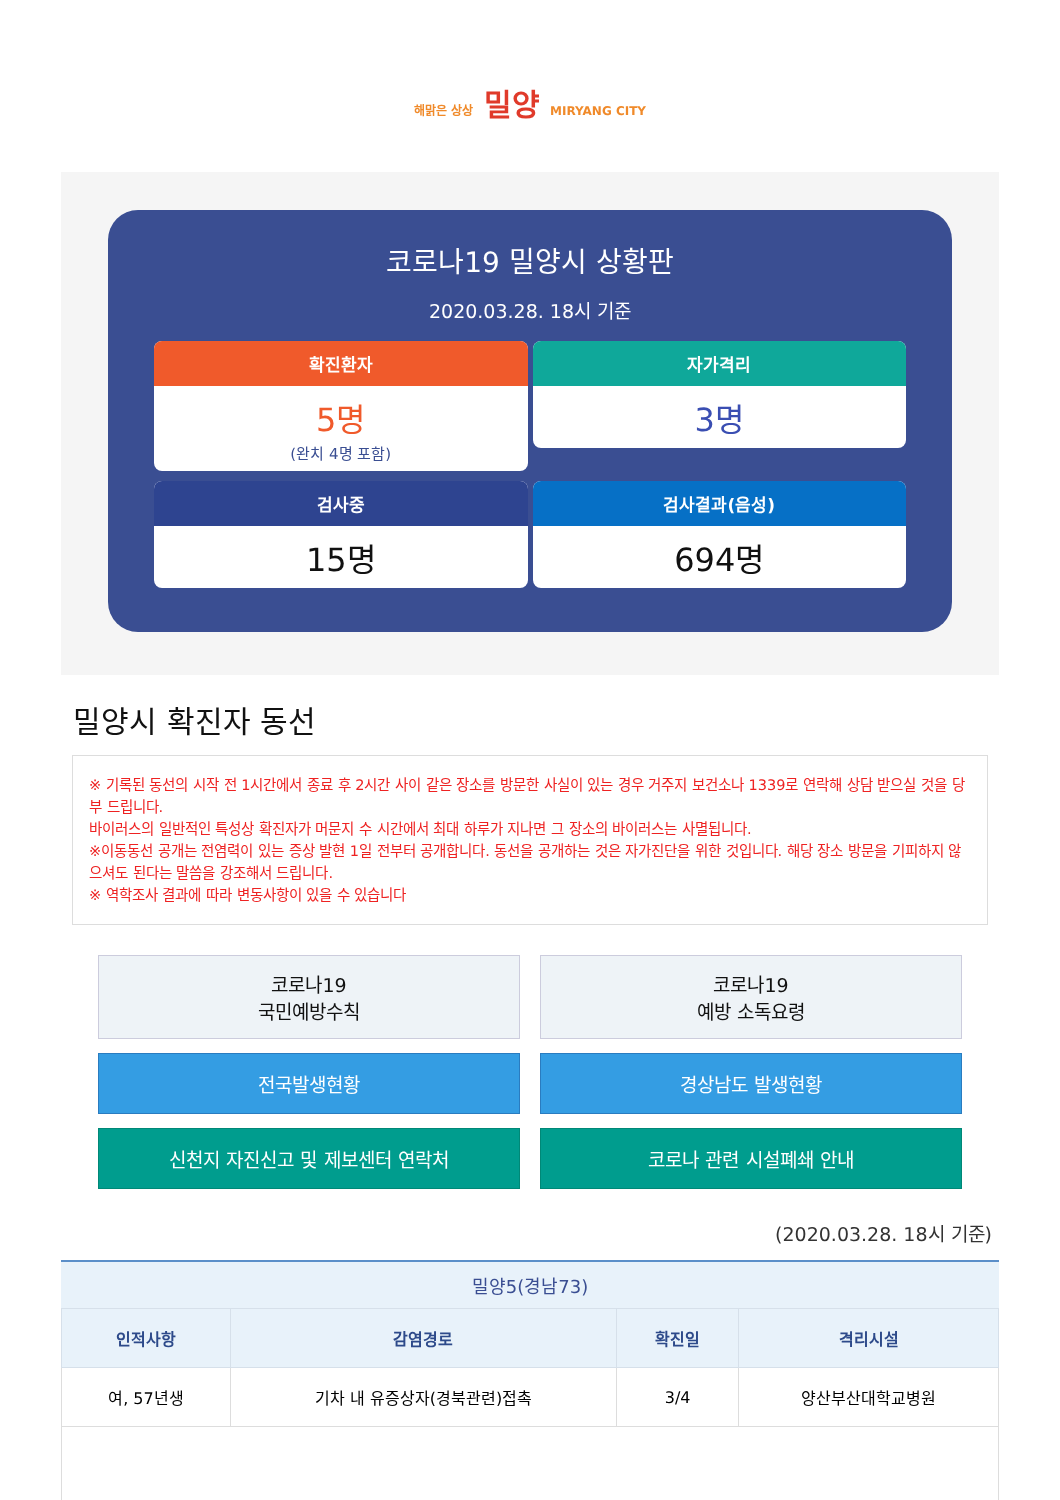해맑은 상상 밀양 MIRYANG CITY
코로나19 밀양시 상황판
2020.03.28. 18시 기준
확진환자
5명
(완치 4명 포함)
자가격리
3명
검사중
15명
검사결과(음성)
694명
밀양시 확진자 동선
※ 기록된 동선의 시작 전 1시간에서 종료 후 2시간 사이 같은 장소를 방문한 사실이 있는 경우 거주지 보건소나 1339로 연락해 상담 받으실 것을 당부 드립니다.
바이러스의 일반적인 특성상 확진자가 머문지 수 시간에서 최대 하루가 지나면 그 장소의 바이러스는 사멸됩니다.
※이동동선 공개는 전염력이 있는 증상 발현 1일 전부터 공개합니다. 동선을 공개하는 것은 자가진단을 위한 것입니다. 해당 장소 방문을 기피하지 않으셔도 된다는 말씀을 강조해서 드립니다.
※ 역학조사 결과에 따라 변동사항이 있을 수 있습니다
코로나19
국민예방수칙
코로나19
예방 소독요령
전국발생현황
경상남도 발생현황
신천지 자진신고 및 제보센터 연락처
코로나 관련 시설폐쇄 안내
(2020.03.28. 18시 기준)
밀양5(경남73)
| 인적사항 | 감염경로 | 확진일 | 격리시설 |
| --- | --- | --- | --- |
| 여, 57년생 | 기차 내 유증상자(경북관련)접촉 | 3/4 | 양산부산대학교병원 |